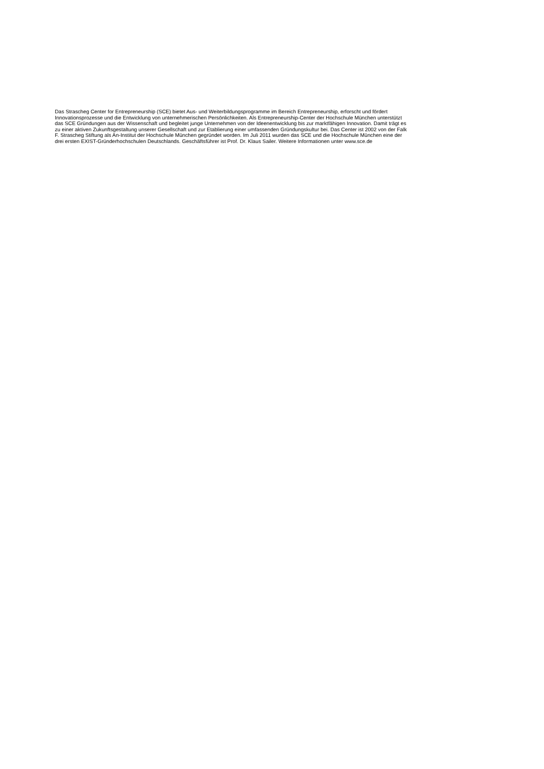Das Strascheg Center for Entrepreneurship (SCE) bietet Aus- und Weiterbildungsprogramme im Bereich Entrepreneurship, erforscht und fördert
Innovationsprozesse und die Entwicklung von unternehmerischen Persönlichkeiten. Als Entrepreneurship-Center der Hochschule München unterstützt
das SCE Gründungen aus der Wissenschaft und begleitet junge Unternehmen von der Ideenentwicklung bis zur marktfähigen Innovation. Damit trägt es
zu einer aktiven Zukunftsgestaltung unserer Gesellschaft und zur Etablierung einer umfassenden Gründungskultur bei. Das Center ist 2002 von der Falk
F. Strascheg Stiftung als An-Institut der Hochschule München gegründet worden. Im Juli 2011 wurden das SCE und die Hochschule München eine der
drei ersten EXIST-Gründerhochschulen Deutschlands. Geschäftsführer ist Prof. Dr. Klaus Sailer. Weitere Informationen unter www.sce.de